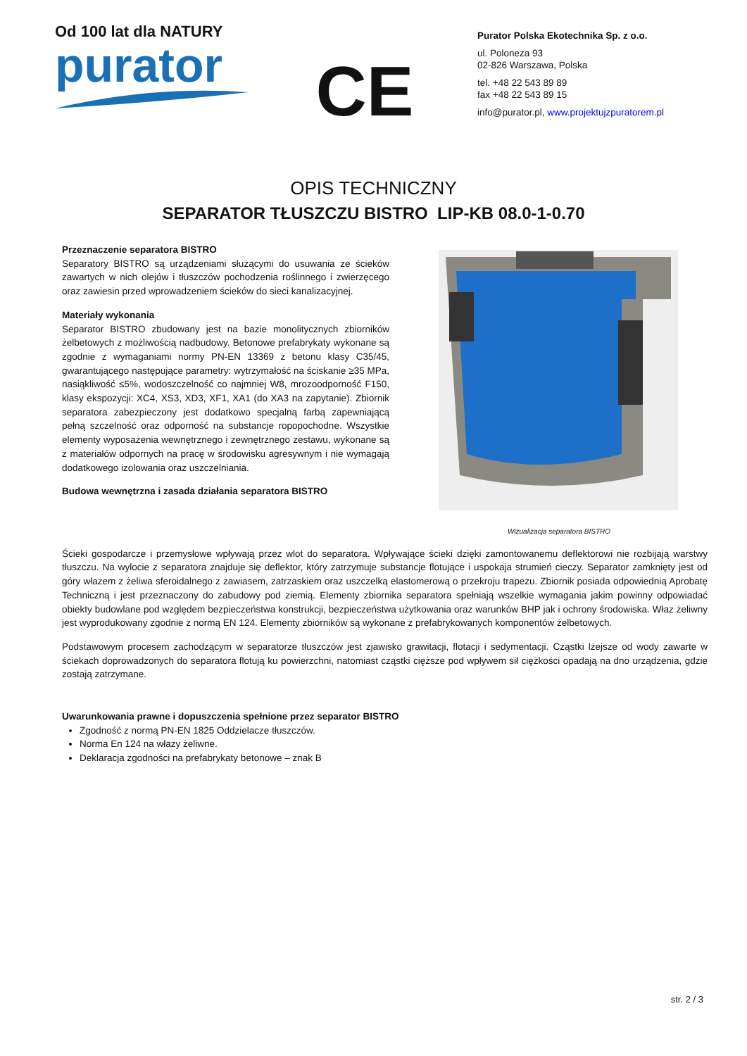Od 100 lat dla NATURY
purator
CE
Purator Polska Ekotechnika Sp. z o.o.
ul. Poloneza 93
02-826 Warszawa, Polska
tel. +48 22 543 89 89
fax +48 22 543 89 15
info@purator.pl, www.projektujzpuratorem.pl
OPIS TECHNICZNY
SEPARATOR TŁUSZCZU BISTRO LIP-KB 08.0-1-0.70
Przeznaczenie separatora BISTRO
Separatory BISTRO są urządzeniami służącymi do usuwania ze ścieków zawartych w nich olejów i tłuszczów pochodzenia roślinnego i zwierzęcego oraz zawiesin przed wprowadzeniem ścieków do sieci kanalizacyjnej.
Materiały wykonania
Separator BISTRO zbudowany jest na bazie monolitycznych zbiorników żelbetowych z możliwością nadbudowy. Betonowe prefabrykaty wykonane są zgodnie z wymaganiami normy PN-EN 13369 z betonu klasy C35/45, gwarantującego następujące parametry: wytrzymałość na ściskanie ≥35 MPa, nasiąkliwość ≤5%, wodoszczelność co najmniej W8, mrozoodporność F150, klasy ekspozycji: XC4, XS3, XD3, XF1, XA1 (do XA3 na zapytanie). Zbiornik separatora zabezpieczony jest dodatkowo specjalną farbą zapewniającą pełną szczelność oraz odporność na substancje ropopochodne. Wszystkie elementy wyposażenia wewnętrznego i zewnętrznego zestawu, wykonane są z materiałów odpornych na pracę w środowisku agresywnym i nie wymagają dodatkowego izolowania oraz uszczelniania.
Budowa wewnętrzna i zasada działania separatora BISTRO
Wizualizacja separatora BISTRO
Ścieki gospodarcze i przemysłowe wpływają przez wlot do separatora. Wpływające ścieki dzięki zamontowanemu deflektorowi nie rozbijają warstwy tłuszczu. Na wylocie z separatora znajduje się deflektor, który zatrzymuje substancje flotujące i uspokaja strumień cieczy. Separator zamknięty jest od góry włazem z żeliwa sferoidalnego z zawiasem, zatrzaskiem oraz uszczelką elastomerową o przekroju trapezu. Zbiornik posiada odpowiednią Aprobatę Techniczną i jest przeznaczony do zabudowy pod ziemią. Elementy zbiornika separatora spełniają wszelkie wymagania jakim powinny odpowiadać obiekty budowlane pod względem bezpieczeństwa konstrukcji, bezpieczeństwa użytkowania oraz warunków BHP jak i ochrony środowiska. Właz żeliwny jest wyprodukowany zgodnie z normą EN 124. Elementy zbiorników są wykonane z prefabrykowanych komponentów żelbetowych.
Podstawowym procesem zachodzącym w separatorze tłuszczów jest zjawisko grawitacji, flotacji i sedymentacji. Cząstki lżejsze od wody zawarte w ściekach doprowadzonych do separatora flotują ku powierzchni, natomiast cząstki cięższe pod wpływem sił ciężkości opadają na dno urządzenia, gdzie zostają zatrzymane.
Uwarunkowania prawne i dopuszczenia spełnione przez separator BISTRO
Zgodność z normą PN-EN 1825 Oddzielacze tłuszczów.
Norma En 124 na włazy żeliwne.
Deklaracja zgodności na prefabrykaty betonowe – znak B
str. 2 / 3